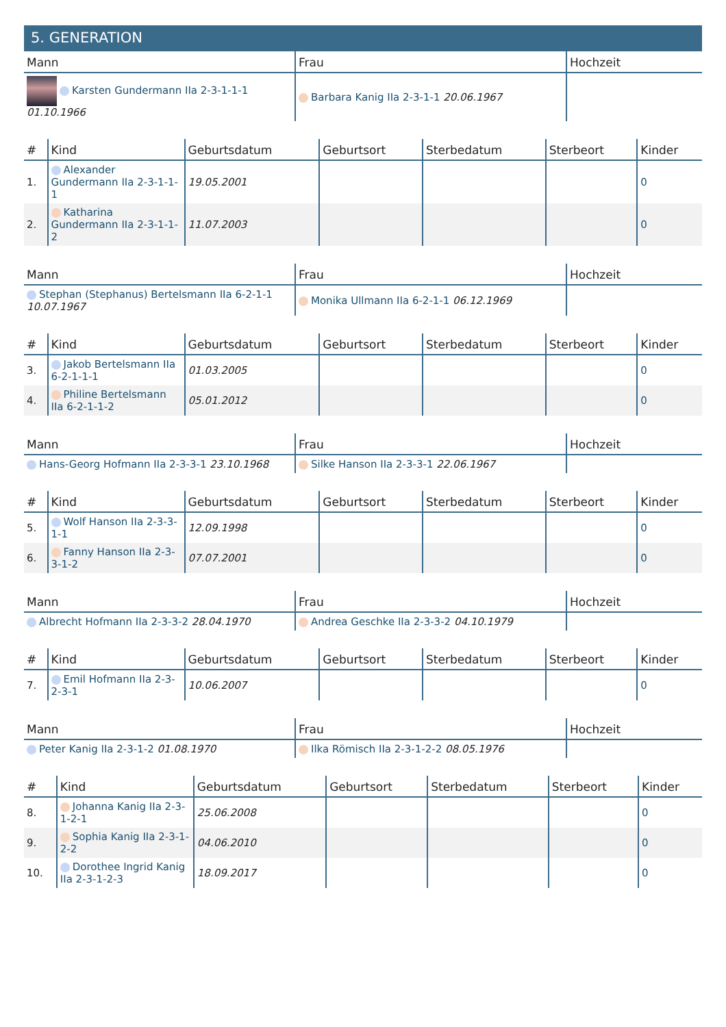5. GENERATION
| Mann | Frau | Hochzeit |
| --- | --- | --- |
| Karsten Gundermann IIa 2-3-1-1-1 01.10.1966 | Barbara Kanig IIa 2-3-1-1 20.06.1967 | |
| # | Kind | Geburtsdatum | Geburtsort | Sterbedatum | Sterbeort | Kinder |
| --- | --- | --- | --- | --- | --- | --- |
| 1. | Alexander Gundermann IIa 2-3-1-1-1 | 19.05.2001 | | | | 0 |
| 2. | Katharina Gundermann IIa 2-3-1-1-2 | 11.07.2003 | | | | 0 |
| Mann | Frau | Hochzeit |
| --- | --- | --- |
| Stephan (Stephanus) Bertelsmann IIa 6-2-1-1 10.07.1967 | Monika Ullmann IIa 6-2-1-1 06.12.1969 | |
| # | Kind | Geburtsdatum | Geburtsort | Sterbedatum | Sterbeort | Kinder |
| --- | --- | --- | --- | --- | --- | --- |
| 3. | Jakob Bertelsmann IIa 6-2-1-1-1 | 01.03.2005 | | | | 0 |
| 4. | Philine Bertelsmann IIa 6-2-1-1-2 | 05.01.2012 | | | | 0 |
| Mann | Frau | Hochzeit |
| --- | --- | --- |
| Hans-Georg Hofmann IIa 2-3-3-1 23.10.1968 | Silke Hanson IIa 2-3-3-1 22.06.1967 | |
| # | Kind | Geburtsdatum | Geburtsort | Sterbedatum | Sterbeort | Kinder |
| --- | --- | --- | --- | --- | --- | --- |
| 5. | Wolf Hanson IIa 2-3-3-1-1 | 12.09.1998 | | | | 0 |
| 6. | Fanny Hanson IIa 2-3-3-1-2 | 07.07.2001 | | | | 0 |
| Mann | Frau | Hochzeit |
| --- | --- | --- |
| Albrecht Hofmann IIa 2-3-3-2 28.04.1970 | Andrea Geschke IIa 2-3-3-2 04.10.1979 | |
| # | Kind | Geburtsdatum | Geburtsort | Sterbedatum | Sterbeort | Kinder |
| --- | --- | --- | --- | --- | --- | --- |
| 7. | Emil Hofmann IIa 2-3-2-3-1 | 10.06.2007 | | | | 0 |
| Mann | Frau | Hochzeit |
| --- | --- | --- |
| Peter Kanig IIa 2-3-1-2 01.08.1970 | Ilka Römisch IIa 2-3-1-2-2 08.05.1976 | |
| # | Kind | Geburtsdatum | Geburtsort | Sterbedatum | Sterbeort | Kinder |
| --- | --- | --- | --- | --- | --- | --- |
| 8. | Johanna Kanig IIa 2-3-1-2-1 | 25.06.2008 | | | | 0 |
| 9. | Sophia Kanig IIa 2-3-1-2-2 | 04.06.2010 | | | | 0 |
| 10. | Dorothee Ingrid Kanig IIa 2-3-1-2-3 | 18.09.2017 | | | | 0 |